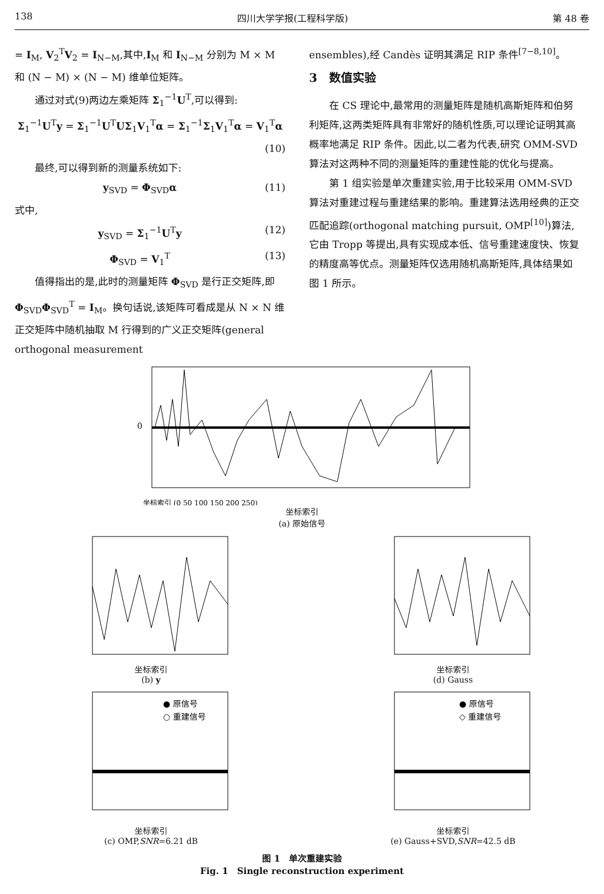138 四川大学学报(工程科学版) 第 48 卷
= I<sub>M</sub>, V<sub>2</sub><sup>T</sup>V<sub>2</sub> = I<sub>N−M</sub>,其中,I<sub>M</sub> 和 I<sub>N−M</sub> 分别为 M × M 和 (N − M) × (N − M) 维单位矩阵。
通过对式(9)两边左乘矩阵 Σ<sub>1</sub><sup>−1</sup>U<sup>T</sup>,可以得到:
Σ<sub>1</sub><sup>−1</sup>U<sup>T</sup>y = Σ<sub>1</sub><sup>−1</sup>U<sup>T</sup>UΣ<sub>1</sub>V<sub>1</sub><sup>T</sup>α = Σ<sub>1</sub><sup>−1</sup>Σ<sub>1</sub>V<sub>1</sub><sup>T</sup>α = V<sub>1</sub><sup>T</sup>α
(10)
最终,可以得到新的测量系统如下:
y<sub>SVD</sub> = Φ<sub>SVD</sub>α (11)
式中,
y<sub>SVD</sub> = Σ<sub>1</sub><sup>−1</sup>U<sup>T</sup>y (12)
Φ<sub>SVD</sub> = V<sub>1</sub><sup>T</sup> (13)
值得指出的是,此时的测量矩阵 Φ<sub>SVD</sub> 是行正交矩阵,即 Φ<sub>SVD</sub>Φ<sub>SVD</sub><sup>T</sup> = I<sub>M</sub>。换句话说,该矩阵可看成是从 N × N 维正交矩阵中随机抽取 M 行得到的广义正交矩阵(general orthogonal measurement
ensembles),经 Candès 证明其满足 RIP 条件<sup>[7−8,10]</sup>。
3　数值实验
在 CS 理论中,最常用的测量矩阵是随机高斯矩阵和伯努利矩阵,这两类矩阵具有非常好的随机性质,可以理论证明其高概率地满足 RIP 条件。因此,以二者为代表,研究 OMM-SVD 算法对这两种不同的测量矩阵的重建性能的优化与提高。
第 1 组实验是单次重建实验,用于比较采用 OMM-SVD 算法对重建过程与重建结果的影响。重建算法选用经典的正交匹配追踪(orthogonal matching pursuit, OMP<sup>[10]</sup>)算法,它由 Tropp 等提出,具有实现成本低、信号重建速度快、恢复的精度高等优点。测量矩阵仅选用随机高斯矩阵,具体结果如图 1 所示。
0
坐标索引 (0 50 100 150 200 250)
坐标索引
(a) 原始信号
坐标索引
(b) y
坐标索引
(d) Gauss
● 原信号
○ 重建信号
坐标索引
(c) OMP,SNR=6.21 dB
● 原信号
◇ 重建信号
坐标索引
(e) Gauss+SVD,SNR=42.5 dB
图 1　单次重建实验
Fig. 1　Single reconstruction experiment